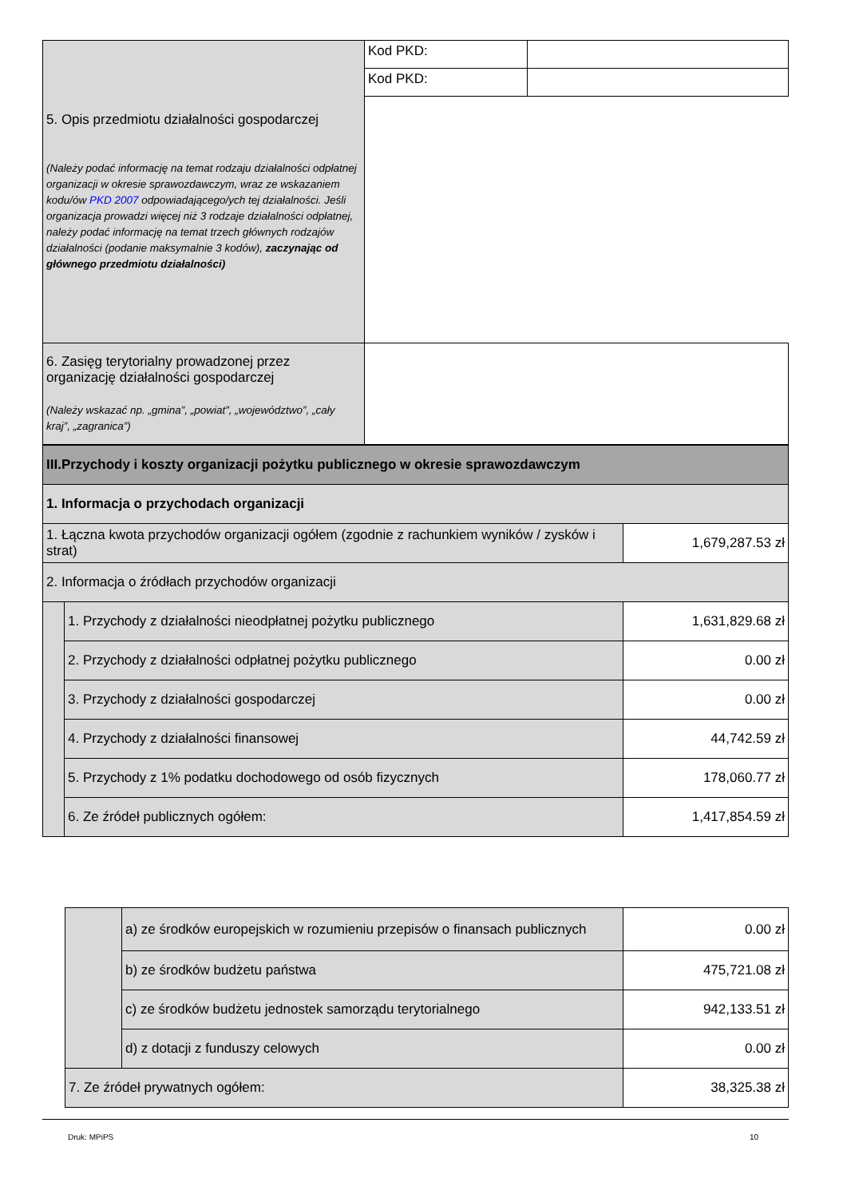| 5. Opis przedmiotu działalności gospodarczej (Należy podać informację na temat rodzaju działalności odpłatnej organizacji w okresie sprawozdawczym, wraz ze wskazaniem kodu/ów PKD 2007 odpowiadającego/ych tej działalności. Jeśli organizacja prowadzi więcej niż 3 rodzaje działalności odpłatnej, należy podać informację na temat trzech głównych rodzajów działalności (podanie maksymalnie 3 kodów), zaczynając od głównego przedmiotu działalności) | Kod PKD: | |
| | Kod PKD: | |
| 6. Zasięg terytorialny prowadzonej przez organizację działalności gospodarczej (Należy wskazać np. „gmina”, „powiat”, „województwo”, „cały kraj”, „zagranica”) | | |
| III.Przychody i koszty organizacji pożytku publicznego w okresie sprawozdawczym | | |
| 1. Informacja o przychodach organizacji | | |
| 1. Łączna kwota przychodów organizacji ogółem (zgodnie z rachunkiem wyników / zysków i strat) | | 1,679,287.53 zł |
| 2. Informacja o źródłach przychodów organizacji | | |
| | 1. Przychody z działalności nieodpłatnej pożytku publicznego | 1,631,829.68 zł |
| | 2. Przychody z działalności odpłatnej pożytku publicznego | 0.00 zł |
| | 3. Przychody z działalności gospodarczej | 0.00 zł |
| | 4. Przychody z działalności finansowej | 44,742.59 zł |
| | 5. Przychody z 1% podatku dochodowego od osób fizycznych | 178,060.77 zł |
| | 6. Ze źródeł publicznych ogółem: | 1,417,854.59 zł |
| | a) ze środków europejskich w rozumieniu przepisów o finansach publicznych | 0.00 zł |
| | b) ze środków budżetu państwa | 475,721.08 zł |
| | c) ze środków budżetu jednostek samorządu terytorialnego | 942,133.51 zł |
| | d) z dotacji z funduszy celowych | 0.00 zł |
| 7. Ze źródeł prywatnych ogółem: | | 38,325.38 zł |
Druk: MPiPS 10